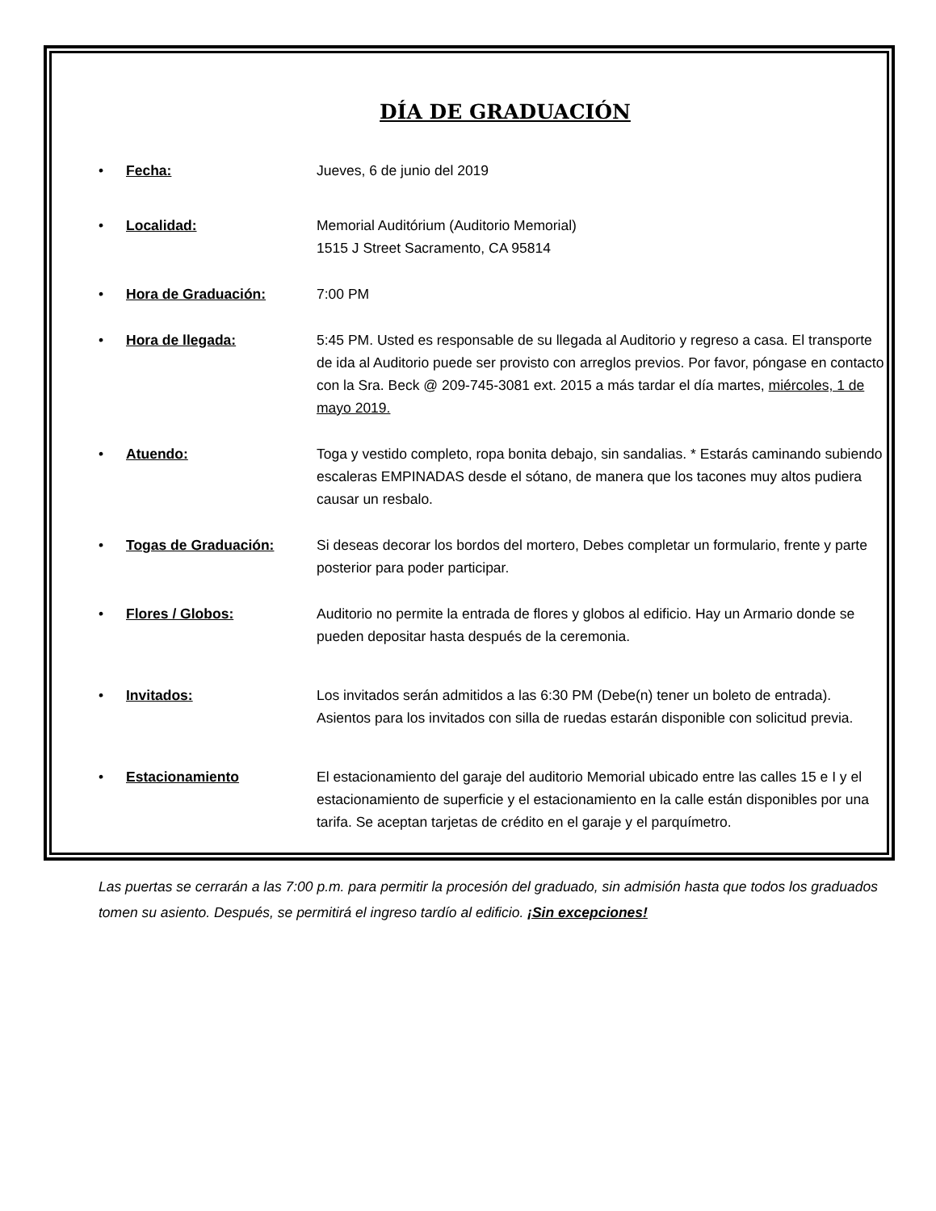DÍA DE GRADUACIÓN
• Fecha: Jueves, 6 de junio del 2019
• Localidad: Memorial Auditórium (Auditorio Memorial)
1515 J Street Sacramento, CA 95814
• Hora de Graduación: 7:00 PM
• Hora de llegada: 5:45 PM. Usted es responsable de su llegada al Auditorio y regreso a casa. El transporte de ida al Auditorio puede ser provisto con arreglos previos. Por favor, póngase en contacto con la Sra. Beck @ 209-745-3081 ext. 2015 a más tardar el día martes, miércoles, 1 de mayo 2019.
• Atuendo: Toga y vestido completo, ropa bonita debajo, sin sandalias. * Estarás caminando subiendo escaleras EMPINADAS desde el sótano, de manera que los tacones muy altos pudiera causar un resbalo.
• Togas de Graduación: Si deseas decorar los bordos del mortero, Debes completar un formulario, frente y parte posterior para poder participar.
• Flores / Globos: Auditorio no permite la entrada de flores y globos al edificio. Hay un Armario donde se pueden depositar hasta después de la ceremonia.
• Invitados: Los invitados serán admitidos a las 6:30 PM (Debe(n) tener un boleto de entrada). Asientos para los invitados con silla de ruedas estarán disponible con solicitud previa.
• Estacionamiento El estacionamiento del garaje del auditorio Memorial ubicado entre las calles 15 e I y el estacionamiento de superficie y el estacionamiento en la calle están disponibles por una tarifa. Se aceptan tarjetas de crédito en el garaje y el parquímetro.
Las puertas se cerrarán a las 7:00 p.m. para permitir la procesión del graduado, sin admisión hasta que todos los graduados tomen su asiento. Después, se permitirá el ingreso tardío al edificio. ¡Sin excepciones!